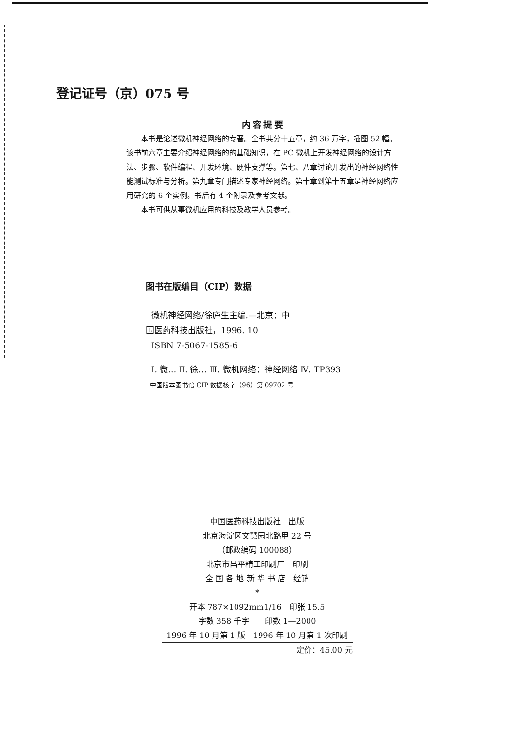登记证号（京）075 号
内容提要
本书是论述微机神经网络的专著。全书共分十五章，约 36 万字，插图 52 幅。该书前六章主要介绍神经网络的的基础知识，在 PC 微机上开发神经网络的设计方法、步骤、软件编程、开发环境、硬件支撑等。第七、八章讨论开发出的神经网络性能测试标准与分析。第九章专门描述专家神经网络。第十章到第十五章是神经网络应用研究的 6 个实例。书后有 4 个附录及参考文献。
本书可供从事微机应用的科技及教学人员参考。
图书在版编目（CIP）数据
微机神经网络/徐庐生主编.—北京：中
国医药科技出版社，1996. 10
ISBN 7-5067-1585-6
Ⅰ. 微… Ⅱ. 徐… Ⅲ. 微机网络：神经网络 Ⅳ. TP393
中国版本图书馆 CIP 数据核字（96）第 09702 号
中国医药科技出版社　出版
北京海淀区文慧园北路甲 22 号
（邮政编码 100088）
北京市昌平精工印刷厂　印刷
全 国 各 地 新 华 书 店　经销
*
开本 787×1092mm1/16　印张 15.5
字数 358 千字　　印数 1—2000
1996 年 10 月第 1 版　1996 年 10 月第 1 次印刷
定价：45.00 元